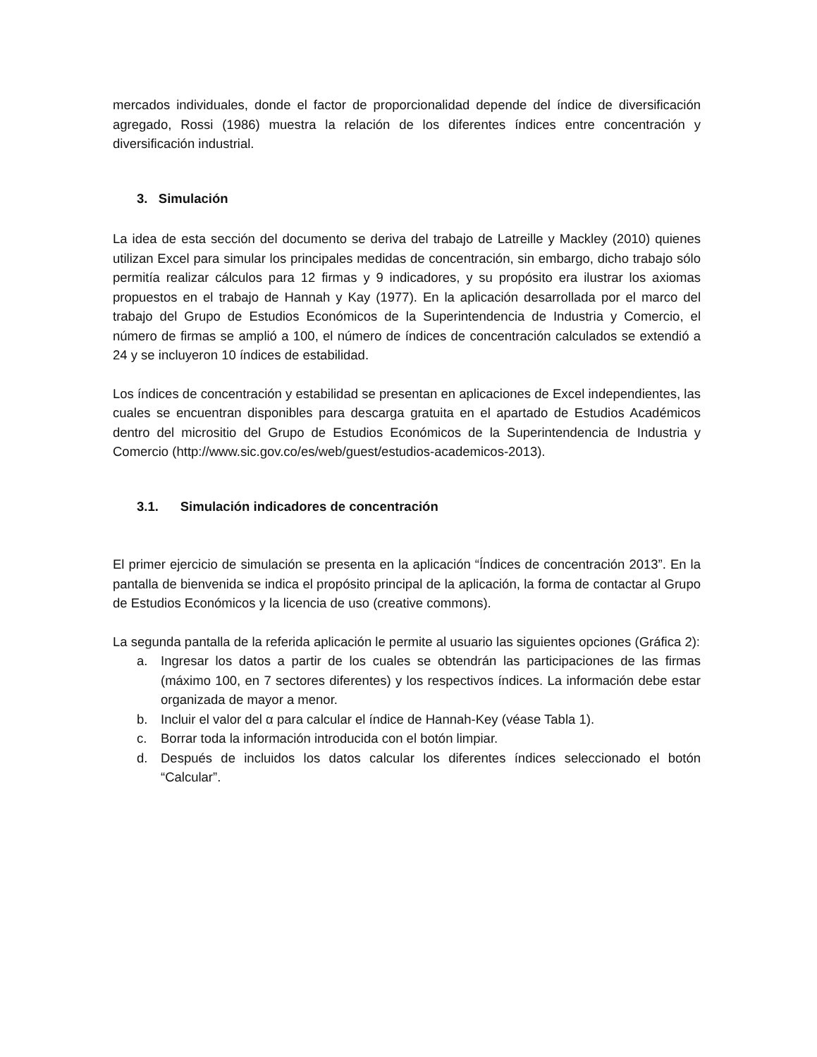mercados individuales, donde el factor de proporcionalidad depende del índice de diversificación agregado, Rossi (1986) muestra la relación de los diferentes índices entre concentración y diversificación industrial.
3. Simulación
La idea de esta sección del documento se deriva del trabajo de Latreille y Mackley (2010) quienes utilizan Excel para simular los principales medidas de concentración, sin embargo, dicho trabajo sólo permitía realizar cálculos para 12 firmas y 9 indicadores, y su propósito era ilustrar los axiomas propuestos en el trabajo de Hannah y Kay (1977). En la aplicación desarrollada por el marco del trabajo del Grupo de Estudios Económicos de la Superintendencia de Industria y Comercio, el número de firmas se amplió a 100, el número de índices de concentración calculados se extendió a 24 y se incluyeron 10 índices de estabilidad.
Los índices de concentración y estabilidad se presentan en aplicaciones de Excel independientes, las cuales se encuentran disponibles para descarga gratuita en el apartado de Estudios Académicos dentro del micrositio del Grupo de Estudios Económicos de la Superintendencia de Industria y Comercio (http://www.sic.gov.co/es/web/guest/estudios-academicos-2013).
3.1. Simulación indicadores de concentración
El primer ejercicio de simulación se presenta en la aplicación “Índices de concentración 2013”. En la pantalla de bienvenida se indica el propósito principal de la aplicación, la forma de contactar al Grupo de Estudios Económicos y la licencia de uso (creative commons).
La segunda pantalla de la referida aplicación le permite al usuario las siguientes opciones (Gráfica 2):
a. Ingresar los datos a partir de los cuales se obtendrán las participaciones de las firmas (máximo 100, en 7 sectores diferentes) y los respectivos índices. La información debe estar organizada de mayor a menor.
b. Incluir el valor del α para calcular el índice de Hannah-Key (véase Tabla 1).
c. Borrar toda la información introducida con el botón limpiar.
d. Después de incluidos los datos calcular los diferentes índices seleccionado el botón “Calcular”.